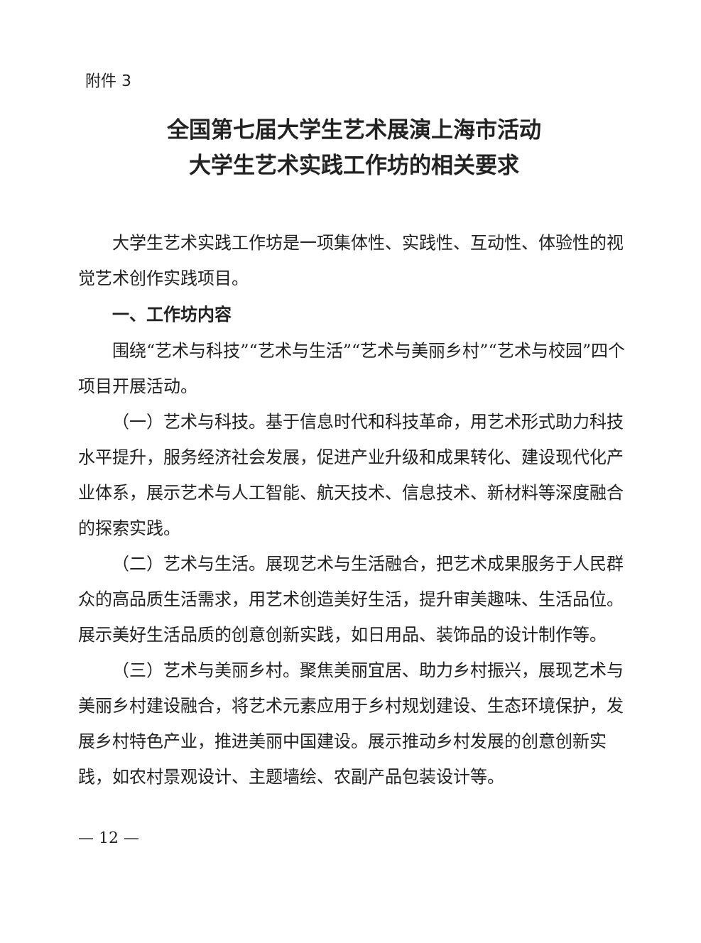附件 3
全国第七届大学生艺术展演上海市活动
大学生艺术实践工作坊的相关要求
大学生艺术实践工作坊是一项集体性、实践性、互动性、体验性的视觉艺术创作实践项目。
一、工作坊内容
围绕“艺术与科技”“艺术与生活”“艺术与美丽乡村”“艺术与校园”四个项目开展活动。
（一）艺术与科技。基于信息时代和科技革命，用艺术形式助力科技水平提升，服务经济社会发展，促进产业升级和成果转化、建设现代化产业体系，展示艺术与人工智能、航天技术、信息技术、新材料等深度融合的探索实践。
（二）艺术与生活。展现艺术与生活融合，把艺术成果服务于人民群众的高品质生活需求，用艺术创造美好生活，提升审美趣味、生活品位。展示美好生活品质的创意创新实践，如日用品、装饰品的设计制作等。
（三）艺术与美丽乡村。聚焦美丽宜居、助力乡村振兴，展现艺术与美丽乡村建设融合，将艺术元素应用于乡村规划建设、生态环境保护，发展乡村特色产业，推进美丽中国建设。展示推动乡村发展的创意创新实践，如农村景观设计、主题墙绘、农副产品包装设计等。
— 12 —